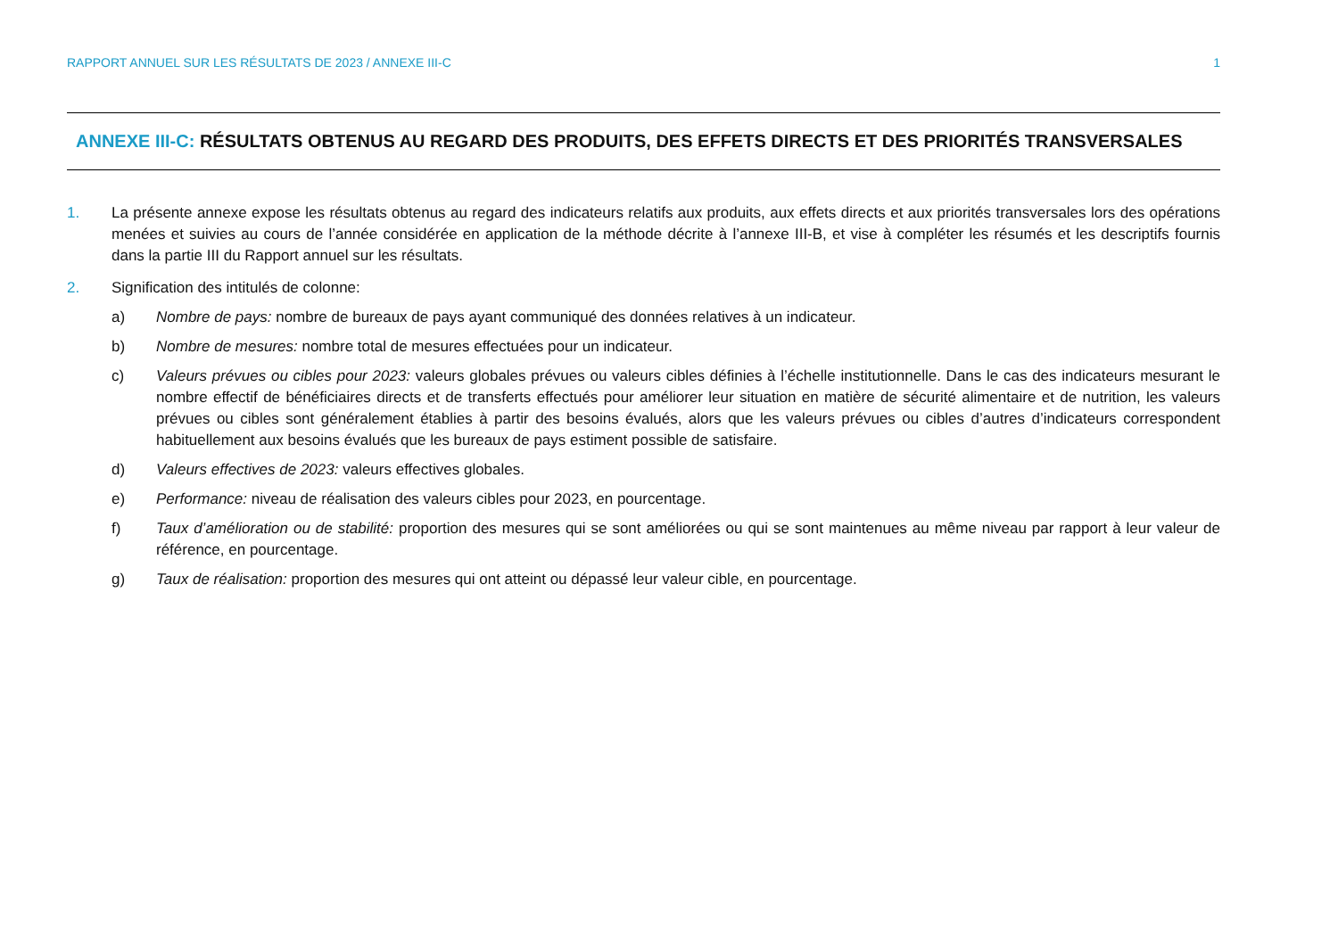RAPPORT ANNUEL SUR LES RÉSULTATS DE 2023 / ANNEXE III-C 1
ANNEXE III-C: RÉSULTATS OBTENUS AU REGARD DES PRODUITS, DES EFFETS DIRECTS ET DES PRIORITÉS TRANSVERSALES
1. La présente annexe expose les résultats obtenus au regard des indicateurs relatifs aux produits, aux effets directs et aux priorités transversales lors des opérations menées et suivies au cours de l’année considérée en application de la méthode décrite à l’annexe III-B, et vise à compléter les résumés et les descriptifs fournis dans la partie III du Rapport annuel sur les résultats.
2. Signification des intitulés de colonne:
a) Nombre de pays: nombre de bureaux de pays ayant communiqué des données relatives à un indicateur.
b) Nombre de mesures: nombre total de mesures effectuées pour un indicateur.
c) Valeurs prévues ou cibles pour 2023: valeurs globales prévues ou valeurs cibles définies à l’échelle institutionnelle. Dans le cas des indicateurs mesurant le nombre effectif de bénéficiaires directs et de transferts effectués pour améliorer leur situation en matière de sécurité alimentaire et de nutrition, les valeurs prévues ou cibles sont généralement établies à partir des besoins évalués, alors que les valeurs prévues ou cibles d’autres d’indicateurs correspondent habituellement aux besoins évalués que les bureaux de pays estiment possible de satisfaire.
d) Valeurs effectives de 2023: valeurs effectives globales.
e) Performance: niveau de réalisation des valeurs cibles pour 2023, en pourcentage.
f) Taux d’amélioration ou de stabilité: proportion des mesures qui se sont améliorées ou qui se sont maintenues au même niveau par rapport à leur valeur de référence, en pourcentage.
g) Taux de réalisation: proportion des mesures qui ont atteint ou dépassé leur valeur cible, en pourcentage.